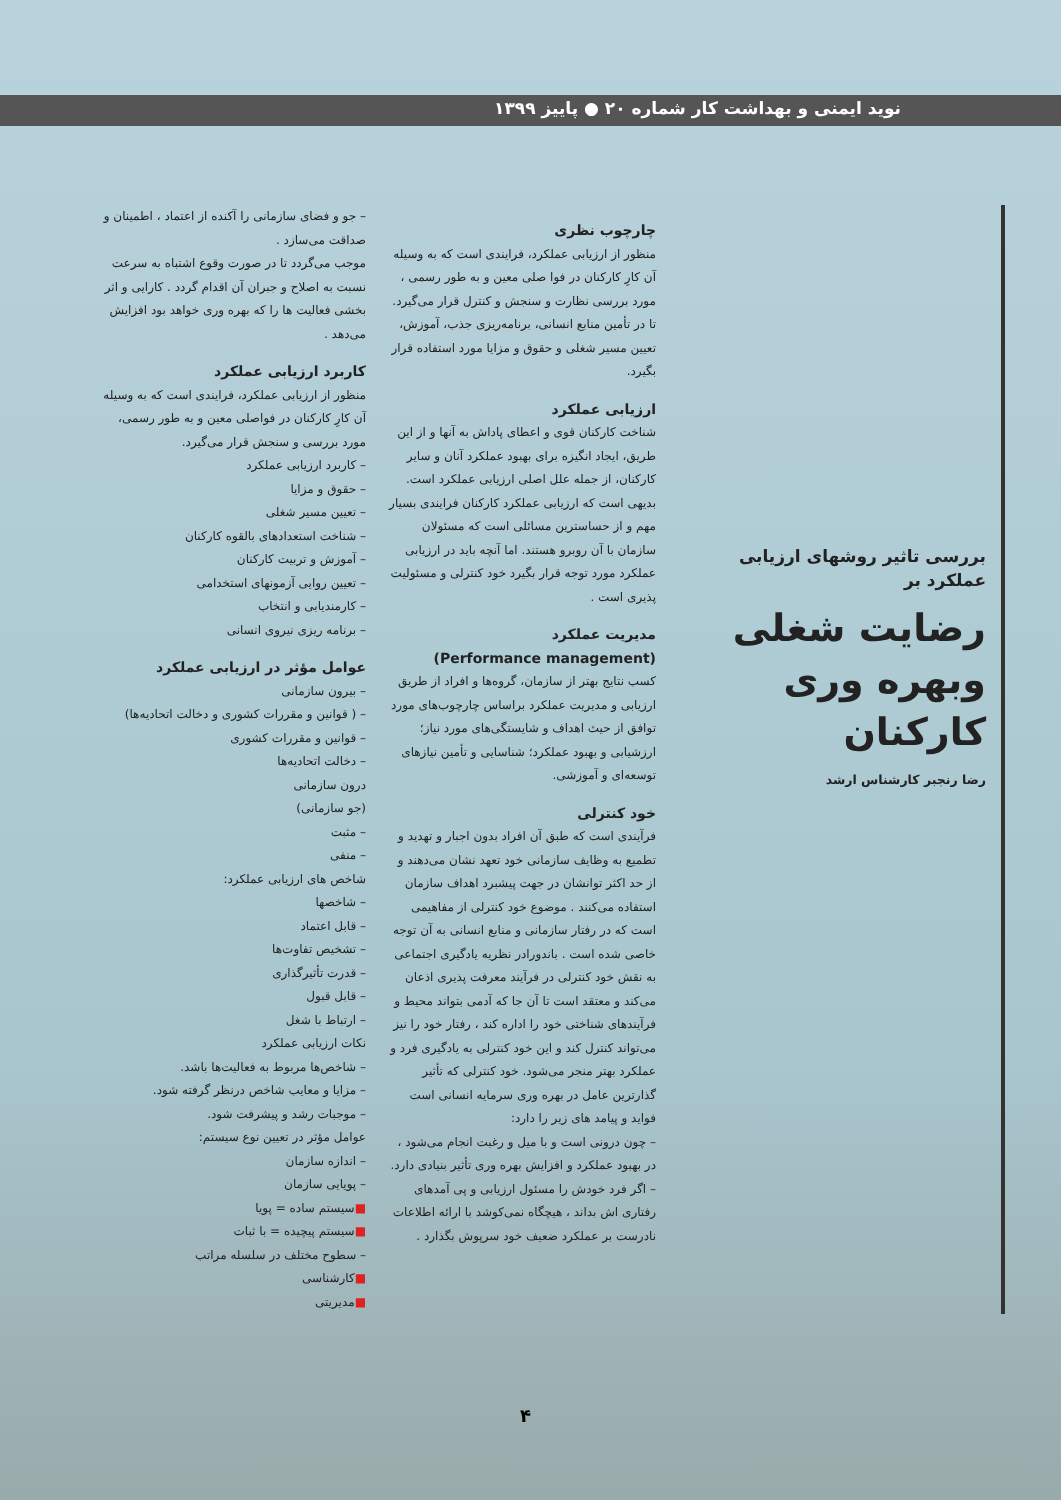نوید ایمنی و بهداشت کار شماره ۲۰ ● پاییز ۱۳۹۹
بررسی تاثیر روشهای ارزیابی عملکرد بر
رضایت شغلی وبهره وری کارکنان
رضا رنجبر کارشناس ارشد
چارچوب نظری
منظور از ارزیابی عملکرد، فرایندی است که به وسیله آن کارِ کارکنان در فوا صلی معین و به طور رسمی ، مورد بررسی نظارت و سنجش و کنترل قرار می‌گیرد. تا در تأمین منابع انسانی، برنامه‌ریزی جذب، آموزش، تعیین مسیر شغلی و حقوق و مزایا مورد استفاده قرار بگیرد.
ارزیابی عملکرد
شناخت کارکنان قوی و اعطای پاداش به آنها و از این طریق، ایجاد انگیزه برای بهبود عملکرد آنان و سایر کارکنان، از جمله علل اصلی ارزیابی عملکرد است. بدیهی است که ارزیابی عملکرد کارکنان فرایندی بسیار مهم و از حساسترین مسائلی است که مسئولان سازمان با آن روبرو هستند. اما آنچه باید در ارزیابی عملکرد مورد توجه قرار بگیرد خود کنترلی و مسئولیت پذیری است .
مدیریت عملکرد
(Performance management)
کسب نتایج بهتر از سازمان، گروه‌ها و افراد از طریق ارزیابی و مدیریت عملکرد براساس چارچوب‌های مورد توافق از حیث اهداف و شایستگی‌های مورد نیاز؛ ارزشیابی و بهبود عملکرد؛ شناسایی و تأمین نیازهای توسعه‌ای و آموزشی.
خود کنترلی
فرآیندی است که طبق آن افراد بدون اجبار و تهدید و تطمیع به وظایف سازمانی خود تعهد نشان می‌دهند و از حد اکثر توانشان در جهت پیشبرد اهداف سازمان استفاده می‌کنند . موضوع خود کنترلی از مفاهیمی است که در رفتار سازمانی و منابع انسانی به آن توجه خاصی شده است . باندورادر نظریه یادگیری اجتماعی به نقش خود کنترلی در فرآیند معرفت پذیری اذعان می‌کند و معتقد است تا آن جا که آدمی بتواند محیط و فرآیندهای شناختی خود را اداره کند ، رفتار خود را نیز می‌تواند کنترل کند و این خود کنترلی به یادگیری فرد و عملکرد بهتر منجر می‌شود. خود کنترلی که تأثیر گذارترین عامل در بهره وری سرمایه انسانی است فواید و پیامد های زیر را دارد:
– چون درونی است و با میل و رغبت انجام می‌شود ، در بهبود عملکرد و افزایش بهره وری تأثیر بنیادی دارد.
– اگر فرد خودش را مسئول ارزیابی و پی آمدهای رفتاری اش بداند ، هیچگاه نمی‌کوشد با ارائه اطلاعات نادرست بر عملکرد ضعیف خود سرپوش بگذارد .
– جو و فضای سازمانی را آکنده از اعتماد ، اطمینان و صداقت می‌سازد .
موجب می‌گردد تا در صورت وقوع اشتباه به سرعت نسبت به اصلاح و جبران آن اقدام گردد . کارایی و اثر بخشی فعالیت ها را که بهره وری خواهد بود افزایش می‌دهد .
کاربرد ارزیابی عملکرد
منظور از ارزیابی عملکرد، فرایندی است که به وسیله آن کارِ کارکنان در فواصلی معین و به طور رسمی، مورد بررسی و سنجش قرار می‌گیرد.
– کاربرد ارزیابی عملکرد
– حقوق و مزایا
– تعیین مسیر شغلی
– شناخت استعدادهای بالقوه کارکنان
– آموزش و تربیت کارکنان
– تعیین روایی آزمونهای استخدامی
– کارمندیابی و انتخاب
– برنامه ریزی نیروی انسانی
عوامل مؤثر در ارزیابی عملکرد
– بیرون سازمانی
– ( قوانین و مقررات کشوری و دخالت اتحادیه‌ها)
– قوانین و مقررات کشوری
– دخالت اتحادیه‌ها
درون سازمانی
(جو سازمانی)
– مثبت
– منفی
شاخص های ارزیابی عملکرد:
– شاخصها
– قابل اعتماد
– تشخیص تفاوت‌ها
– قدرت تأثیرگذاری
– قابل قبول
– ارتباط با شغل
نکات ارزیابی عملکرد
– شاخص‌ها مربوط به فعالیت‌ها باشد.
– مزایا و معایب شاخص درنظر گرفته شود.
– موجبات رشد و پیشرفت شود.
عوامل مؤثر در تعیین نوع سیستم:
– اندازه سازمان
– پویایی سازمان
■سیستم ساده = پویا
■سیستم پیچیده = با ثبات
– سطوح مختلف در سلسله مراتب
■کارشناسی
■مدیریتی
۴